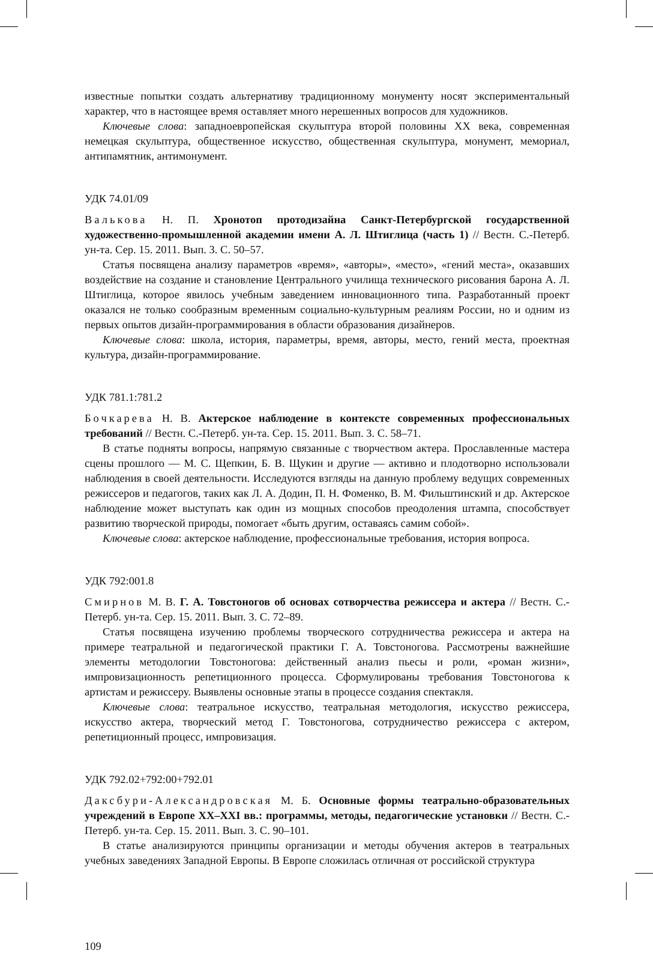известные попытки создать альтернативу традиционному монументу носят экспериментальный характер, что в настоящее время оставляет много нерешенных вопросов для художников.
Ключевые слова: западноевропейская скульптура второй половины XX века, современная немецкая скульптура, общественное искусство, общественная скульптура, монумент, мемориал, антипамятник, антимонумент.
УДК 74.01/09
Валькова Н. П. Хронотоп протодизайна Санкт-Петербургской государственной художественно-промышленной академии имени А. Л. Штиглица (часть 1) // Вестн. С.-Петерб. ун-та. Сер. 15. 2011. Вып. 3. С. 50–57.
Статья посвящена анализу параметров «время», «авторы», «место», «гений места», оказавших воздействие на создание и становление Центрального училища технического рисования барона А. Л. Штиглица, которое явилось учебным заведением инновационного типа. Разработанный проект оказался не только сообразным временным социально-культурным реалиям России, но и одним из первых опытов дизайн-программирования в области образования дизайнеров.
Ключевые слова: школа, история, параметры, время, авторы, место, гений места, проектная культура, дизайн-программирование.
УДК 781.1:781.2
Бочкарева Н. В. Актерское наблюдение в контексте современных профессиональных требований // Вестн. С.-Петерб. ун-та. Сер. 15. 2011. Вып. 3. С. 58–71.
В статье подняты вопросы, напрямую связанные с творчеством актера. Прославленные мастера сцены прошлого — М. С. Щепкин, Б. В. Щукин и другие — активно и плодотворно использовали наблюдения в своей деятельности. Исследуются взгляды на данную проблему ведущих современных режиссеров и педагогов, таких как Л. А. Додин, П. Н. Фоменко, В. М. Фильштинский и др. Актерское наблюдение может выступать как один из мощных способов преодоления штампа, способствует развитию творческой природы, помогает «быть другим, оставаясь самим собой».
Ключевые слова: актерское наблюдение, профессиональные требования, история вопроса.
УДК 792:001.8
Смирнов М. В. Г. А. Товстоногов об основах сотворчества режиссера и актера // Вестн. С.-Петерб. ун-та. Сер. 15. 2011. Вып. 3. С. 72–89.
Статья посвящена изучению проблемы творческого сотрудничества режиссера и актера на примере театральной и педагогической практики Г. А. Товстоногова. Рассмотрены важнейшие элементы методологии Товстоногова: действенный анализ пьесы и роли, «роман жизни», импровизационность репетиционного процесса. Сформулированы требования Товстоногова к артистам и режиссеру. Выявлены основные этапы в процессе создания спектакля.
Ключевые слова: театральное искусство, театральная методология, искусство режиссера, искусство актера, творческий метод Г. Товстоногова, сотрудничество режиссера с актером, репетиционный процесс, импровизация.
УДК 792.02+792:00+792.01
Даксбури-Александровская М. Б. Основные формы театрально-образовательных учреждений в Европе XX–XXI вв.: программы, методы, педагогические установки // Вестн. С.-Петерб. ун-та. Сер. 15. 2011. Вып. 3. С. 90–101.
В статье анализируются принципы организации и методы обучения актеров в театральных учебных заведениях Западной Европы. В Европе сложилась отличная от российской структура
109